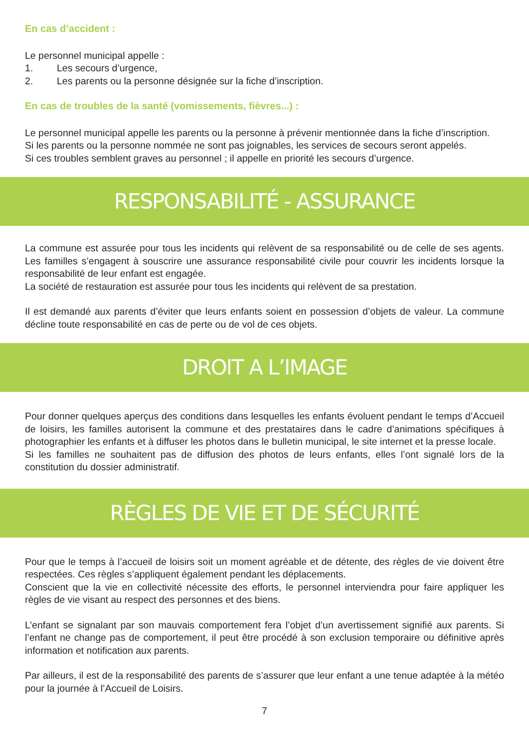En cas d’accident :
Le personnel municipal appelle :
1. Les secours d’urgence,
2. Les parents ou la personne désignée sur la fiche d’inscription.
En cas de troubles de la santé (vomissements, fièvres...) :
Le personnel municipal appelle les parents ou la personne à prévenir mentionnée dans la fiche d’inscription.
Si les parents ou la personne nommée ne sont pas joignables, les services de secours seront appelés.
Si ces troubles semblent graves au personnel ; il appelle en priorité les secours d’urgence.
RESPONSABILITÉ - ASSURANCE
La commune est assurée pour tous les incidents qui relèvent de sa responsabilité ou de celle de ses agents. Les familles s’engagent à souscrire une assurance responsabilité civile pour couvrir les incidents lorsque la responsabilité de leur enfant est engagée.
La société de restauration est assurée pour tous les incidents qui relèvent de sa prestation.
Il est demandé aux parents d’éviter que leurs enfants soient en possession d’objets de valeur. La commune décline toute responsabilité en cas de perte ou de vol de ces objets.
DROIT A L’IMAGE
Pour donner quelques aperçus des conditions dans lesquelles les enfants évoluent pendant le temps d’Accueil de loisirs, les familles autorisent la commune et des prestataires dans le cadre d’animations spécifiques à photographier les enfants et à diffuser les photos dans le bulletin municipal, le site internet et la presse locale.
Si les familles ne souhaitent pas de diffusion des photos de leurs enfants, elles l’ont signalé lors de la constitution du dossier administratif.
RÈGLES DE VIE ET DE SÉCURITÉ
Pour que le temps à l’accueil de loisirs soit un moment agréable et de détente, des règles de vie doivent être respectées. Ces règles s’appliquent également pendant les déplacements.
Conscient que la vie en collectivité nécessite des efforts, le personnel interviendra pour faire appliquer les règles de vie visant au respect des personnes et des biens.
L’enfant se signalant par son mauvais comportement fera l’objet d’un avertissement signifié aux parents. Si l’enfant ne change pas de comportement, il peut être procédé à son exclusion temporaire ou définitive après information et notification aux parents.
Par ailleurs, il est de la responsabilité des parents de s’assurer que leur enfant a une tenue adaptée à la météo pour la journée à l’Accueil de Loisirs.
7